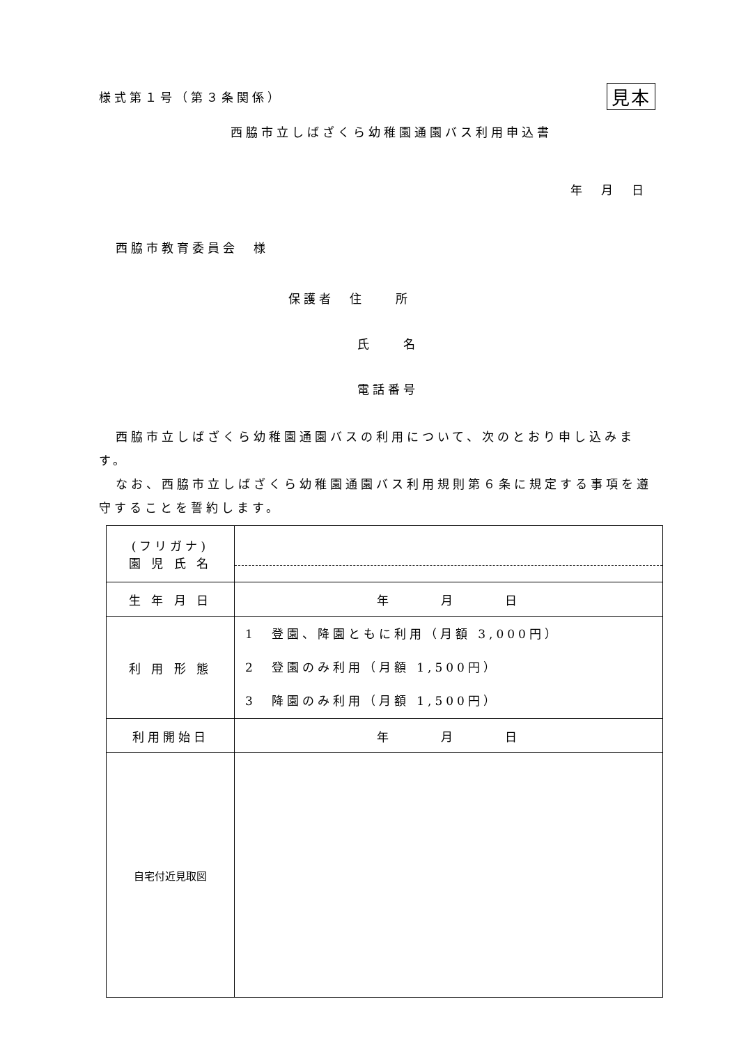様式第１号（第３条関係） 見本
西脇市立しばざくら幼稚園通園バス利用申込書
年　月　日
西脇市教育委員会　様
保護者　住　　所
氏　　名
電話番号
西脇市立しばざくら幼稚園通園バスの利用について、次のとおり申し込みます。
なお、西脇市立しばざくら幼稚園通園バス利用規則第６条に規定する事項を遵守することを誓約します。
| (フリガナ) 園 児 氏 名 | |
| 生 年 月 日 | 年 月 日 |
| 利 用 形 態 | 1 登園、降園ともに利用（月額 3,000円） 2 登園のみ利用（月額 1,500円） 3 降園のみ利用（月額 1,500円） |
| 利用開始日 | 年 月 日 |
| 自宅付近見取図 | |